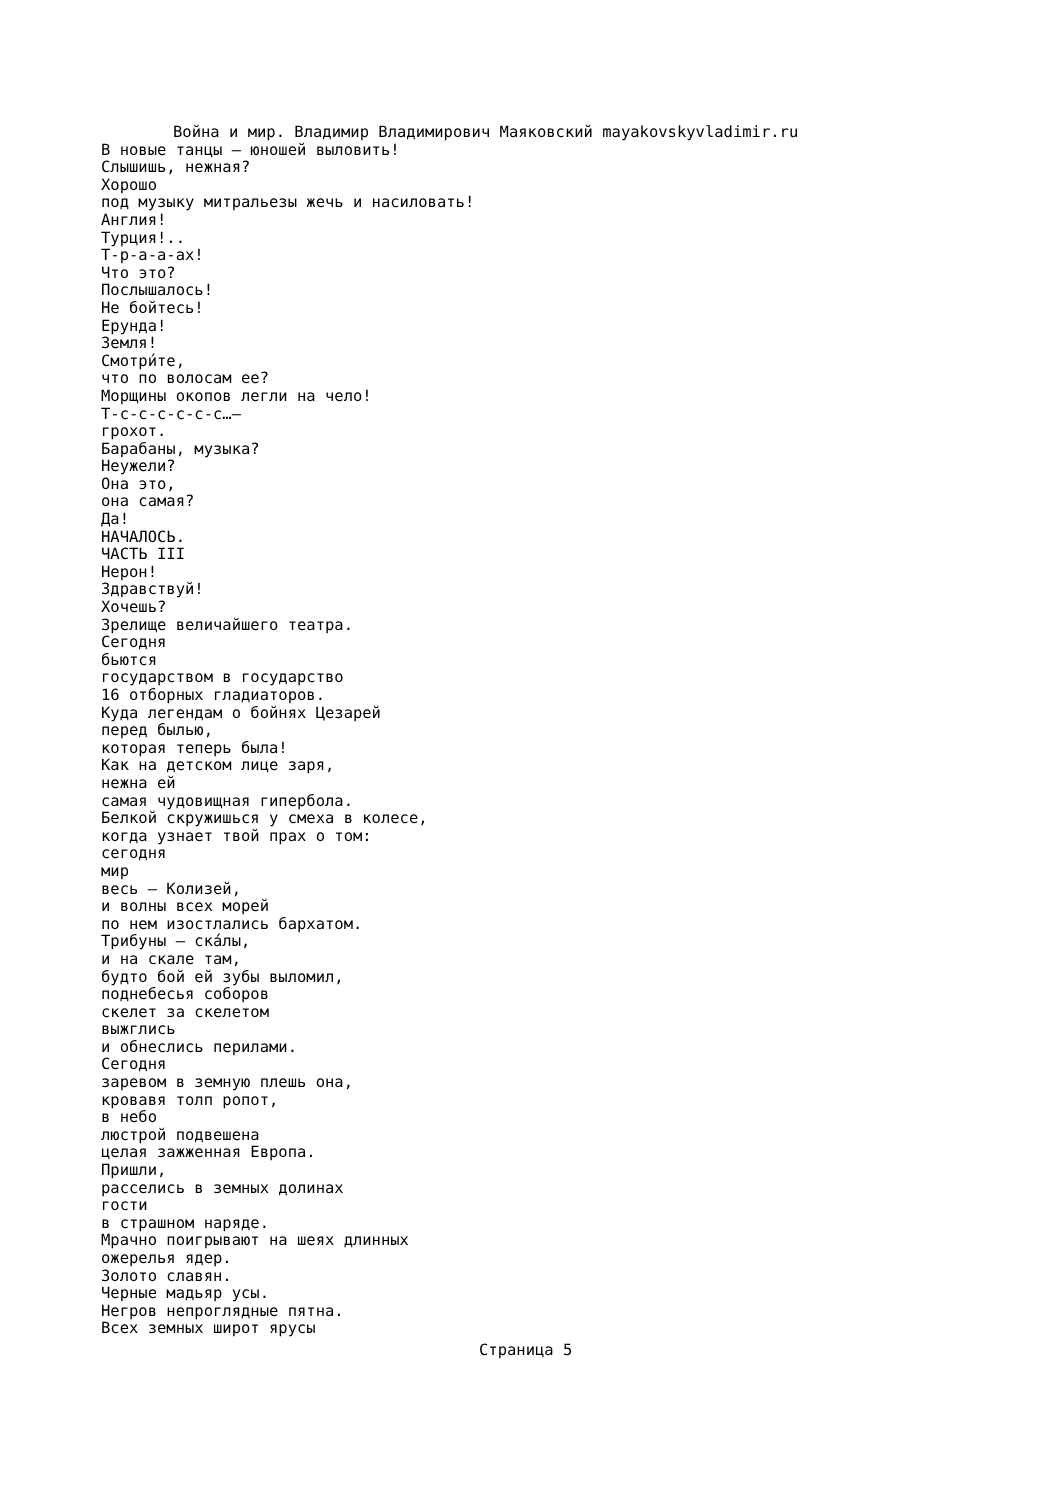Война и мир. Владимир Владимирович Маяковский mayakovskyvladimir.ru
В новые танцы — юношей выловить!
Слышишь, нежная?
Хорошо
под музыку митральезы жечь и насиловать!
Англия!
Турция!..
Т-р-а-а-ах!
Что это?
Послышалось!
Не бойтесь!
Ерунда!
Земля!
Смотри́те,
что по волосам ее?
Морщины окопов легли на чело!
Т-с-с-с-с-с-с…—
грохот.
Барабаны, музыка?
Неужели?
Она это,
она самая?
Да!
НАЧАЛОСЬ.
ЧАСТЬ III
Нерон!
Здравствуй!
Хочешь?
Зрелище величайшего театра.
Сегодня
бьются
государством в государство
16 отборных гладиаторов.
Куда легендам о бойнях Цезарей
перед былью,
которая теперь была!
Как на детском лице заря,
нежна ей
самая чудовищная гипербола.
Белкой скружишься у смеха в колесе,
когда узнает твой прах о том:
сегодня
мир
весь — Колизей,
и волны всех морей
по нем изостлались бархатом.
Трибуны — ска́лы,
и на скале там,
будто бой ей зубы выломил,
поднебесья соборов
скелет за скелетом
выжглись
и обнеслись перилами.
Сегодня
заревом в земную плешь она,
кровавя толп ропот,
в небо
люстрой подвешена
целая зажженная Европа.
Пришли,
расселись в земных долинах
гости
в страшном наряде.
Мрачно поигрывают на шеях длинных
ожерелья ядер.
Золото славян.
Черные мадьяр усы.
Негров непроглядные пятна.
Всех земных широт ярусы
Страница 5